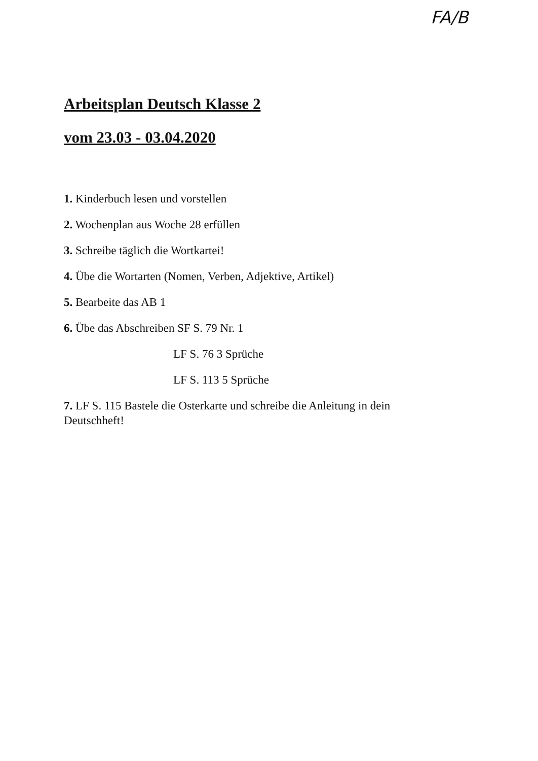FA/B
Arbeitsplan Deutsch Klasse 2
vom 23.03 - 03.04.2020
1. Kinderbuch lesen und vorstellen
2. Wochenplan aus Woche 28 erfüllen
3. Schreibe täglich die Wortkartei!
4. Übe die Wortarten (Nomen, Verben, Adjektive, Artikel)
5. Bearbeite das AB 1
6. Übe das Abschreiben SF S. 79 Nr. 1
LF S. 76 3 Sprüche
LF S. 113 5 Sprüche
7. LF S. 115 Bastele die Osterkarte und schreibe die Anleitung in dein Deutschheft!